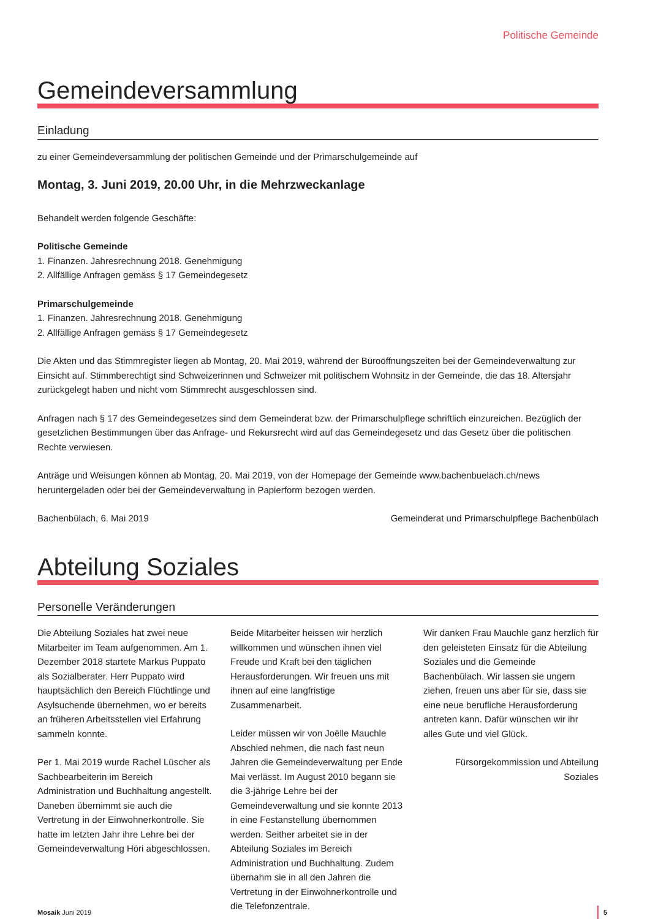Politische Gemeinde
Gemeindeversammlung
Einladung
zu einer Gemeindeversammlung der politischen Gemeinde und der Primarschulgemeinde auf
Montag, 3. Juni 2019, 20.00 Uhr, in die Mehrzweckanlage
Behandelt werden folgende Geschäfte:
Politische Gemeinde
1. Finanzen. Jahresrechnung 2018. Genehmigung
2. Allfällige Anfragen gemäss § 17 Gemeindegesetz
Primarschulgemeinde
1. Finanzen. Jahresrechnung 2018. Genehmigung
2. Allfällige Anfragen gemäss § 17 Gemeindegesetz
Die Akten und das Stimmregister liegen ab Montag, 20. Mai 2019, während der Büroöffnungszeiten bei der Gemeindeverwaltung zur Einsicht auf. Stimmberechtigt sind Schweizerinnen und Schweizer mit politischem Wohnsitz in der Gemeinde, die das 18. Altersjahr zurückgelegt haben und nicht vom Stimmrecht ausgeschlossen sind.
Anfragen nach § 17 des Gemeindegesetzes sind dem Gemeinderat bzw. der Primarschulpflege schriftlich einzureichen. Bezüglich der gesetzlichen Bestimmungen über das Anfrage- und Rekursrecht wird auf das Gemeindegesetz und das Gesetz über die politischen Rechte verwiesen.
Anträge und Weisungen können ab Montag, 20. Mai 2019, von der Homepage der Gemeinde www.bachenbuelach.ch/news heruntergeladen oder bei der Gemeindeverwaltung in Papierform bezogen werden.
Bachenbülach, 6. Mai 2019 Gemeinderat und Primarschulpflege Bachenbülach
Abteilung Soziales
Personelle Veränderungen
Die Abteilung Soziales hat zwei neue Mitarbeiter im Team aufgenommen. Am 1. Dezember 2018 startete Markus Puppato als Sozialberater. Herr Puppato wird hauptsächlich den Bereich Flüchtlinge und Asylsuchende übernehmen, wo er bereits an früheren Arbeitsstellen viel Erfahrung sammeln konnte.
Per 1. Mai 2019 wurde Rachel Lüscher als Sachbearbeiterin im Bereich Administration und Buchhaltung angestellt. Daneben übernimmt sie auch die Vertretung in der Einwohnerkontrolle. Sie hatte im letzten Jahr ihre Lehre bei der Gemeindeverwaltung Höri abgeschlossen.
Beide Mitarbeiter heissen wir herzlich willkommen und wünschen ihnen viel Freude und Kraft bei den täglichen Herausforderungen. Wir freuen uns mit ihnen auf eine langfristige Zusammenarbeit.
Leider müssen wir von Joëlle Mauchle Abschied nehmen, die nach fast neun Jahren die Gemeindeverwaltung per Ende Mai verlässt. Im August 2010 begann sie die 3-jährige Lehre bei der Gemeindeverwaltung und sie konnte 2013 in eine Festanstellung übernommen werden. Seither arbeitet sie in der Abteilung Soziales im Bereich Administration und Buchhaltung. Zudem übernahm sie in all den Jahren die Vertretung in der Einwohnerkontrolle und die Telefonzentrale.
Wir danken Frau Mauchle ganz herzlich für den geleisteten Einsatz für die Abteilung Soziales und die Gemeinde Bachenbülach. Wir lassen sie ungern ziehen, freuen uns aber für sie, dass sie eine neue berufliche Herausforderung antreten kann. Dafür wünschen wir ihr alles Gute und viel Glück.
Fürsorgekommission und Abteilung Soziales
Mosaik Juni 2019 5